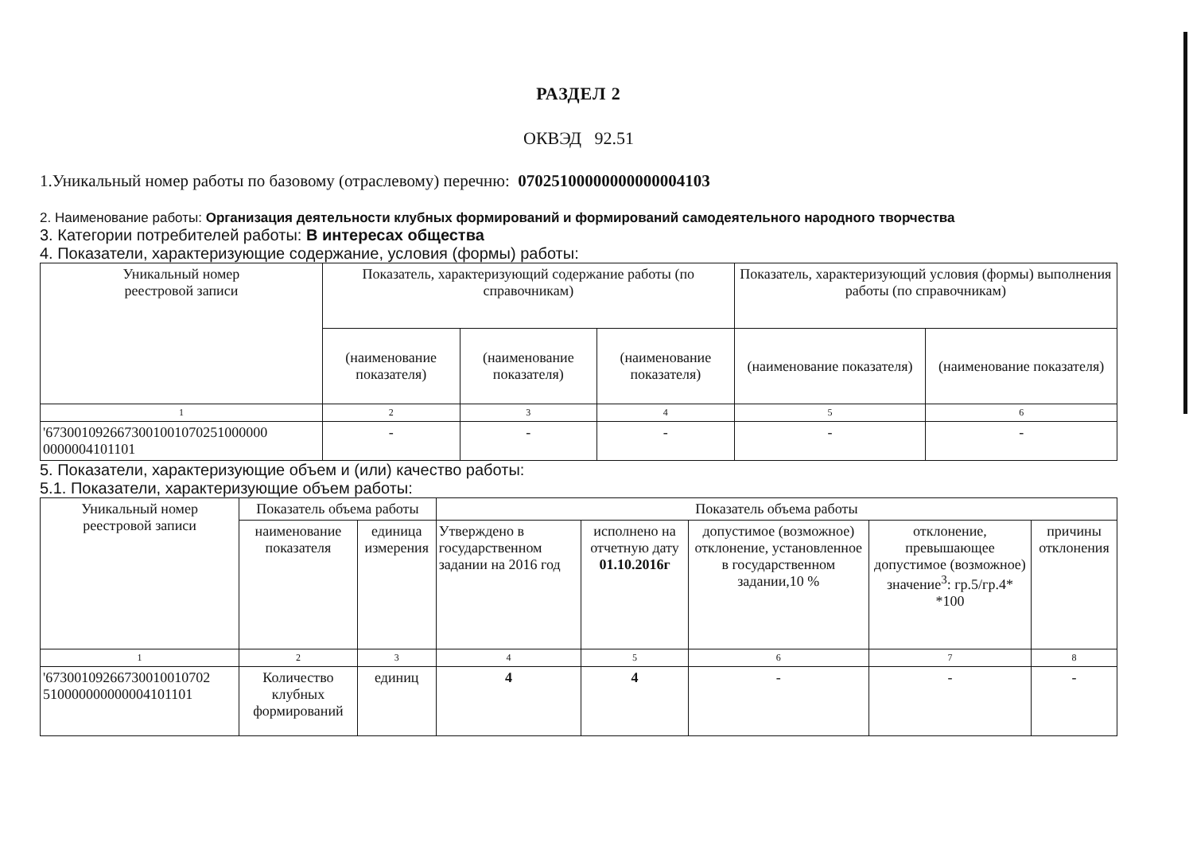РАЗДЕЛ 2
ОКВЭД 92.51
1.Уникальный номер работы по базовому (отраслевому) перечню: 07025100000000000004103
2. Наименование работы: Организация деятельности клубных формирований и формирований самодеятельного народного творчества
3. Категории потребителей работы: В интересах общества
4. Показатели, характеризующие содержание, условия (формы) работы:
| Уникальный номер реестровой записи | Показатель, характеризующий содержание работы (по справочникам) | | | Показатель, характеризующий условия (формы) выполнения работы (по справочникам) | |
| --- | --- | --- | --- | --- | --- |
| | (наименование показателя) | (наименование показателя) | (наименование показателя) | (наименование показателя) | (наименование показателя) |
| 1 | 2 | 3 | 4 | 5 | 6 |
| '6730010926673001001070251000000 0000004101101 | - | - | - | - | - |
5. Показатели, характеризующие объем и (или) качество работы:
5.1. Показатели, характеризующие объем работы:
| Уникальный номер реестровой записи | Показатель объема работы | | Показатель объема работы | | | | |
| --- | --- | --- | --- | --- | --- | --- | --- |
| | наименование показателя | единица измерения | Утверждено в государственном задании на 2016 год | исполнено на отчетную дату 01.10.2016г | допустимое (возможное) отклонение, установленное в государственном задании,10 % | отклонение, превышающее допустимое (возможное) значение<sup>3</sup>: гр.5/гр.4* *100 | причины отклонения |
| 1 | 2 | 3 | 4 | 5 | 6 | 7 | 8 |
| '67300109266730010010702 510000000000004101101 | Количество клубных формирований | единиц | 4 | 4 | - | - | - |